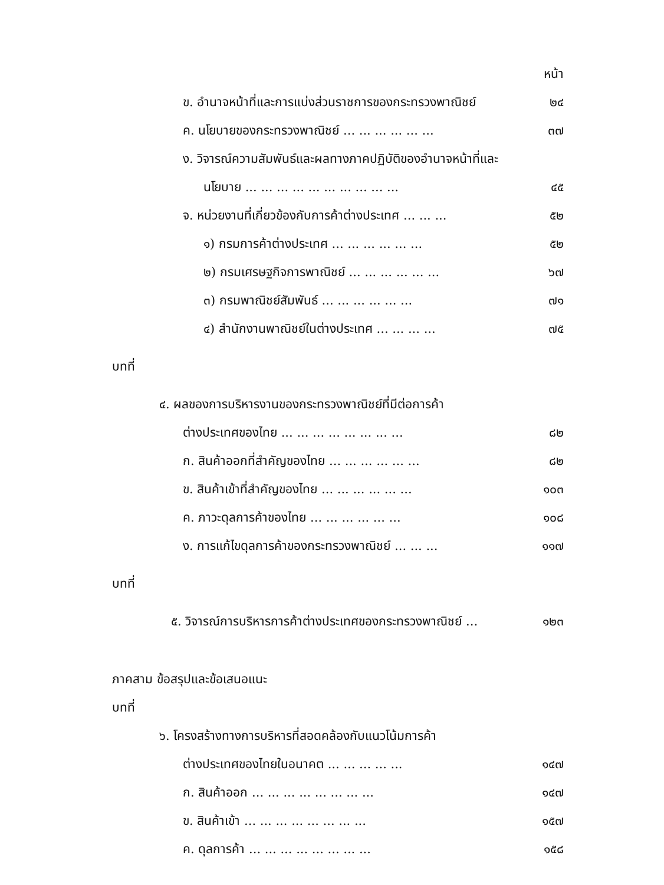หน้า
ข. อำนาจหน้าที่และการแบ่งส่วนราชการของกระทรวงพาณิชย์ ๒๔
ค. นโยบายของกระทรวงพาณิชย์ ... ... ... ... ... ... ๓๗
ง. วิจารณ์ความสัมพันธ์และผลทางภาคปฏิบัติของอำนาจหน้าที่และ
นโยบาย ... ... ... ... ... ... ... ... ... ... ๔๕
จ. หน่วยงานที่เกี่ยวข้องกับการค้าต่างประเทศ ... ... ... ๕๒
๑) กรมการค้าต่างประเทศ ... ... ... ... ... ... ๕๒
๒) กรมเศรษฐกิจการพาณิชย์ ... ... ... ... ... ... ๖๗
๓) กรมพาณิชย์สัมพันธ์ ... ... ... ... ... ... ๗๑
๔) สำนักงานพาณิชย์ในต่างประเทศ ... ... ... ... ๗๕
บทที่
๔. ผลของการบริหารงานของกระทรวงพาณิชย์ที่มีต่อการค้า
ต่างประเทศของไทย ... ... ... ... ... ... ... ... ๘๒
ก. สินค้าออกที่สำคัญของไทย ... ... ... ... ... ... ๘๒
ข. สินค้าเข้าที่สำคัญของไทย ... ... ... ... ... ... ๑๐๓
ค. ภาวะดุลการค้าของไทย ... ... ... ... ... ... ๑๐๘
ง. การแก้ไขดุลการค้าของกระทรวงพาณิชย์ ... ... ... ๑๑๗
บทที่
๕. วิจารณ์การบริหารการค้าต่างประเทศของกระทรวงพาณิชย์ ... ๑๒๓
ภาคสาม ข้อสรุปและข้อเสนอแนะ
บทที่
๖. โครงสร้างทางการบริหารที่สอดคล้องกับแนวโน้มการค้า
ต่างประเทศของไทยในอนาคต ... ... ... ... ... ๑๔๗
ก. สินค้าออก ... ... ... ... ... ... ... ... ๑๔๗
ข. สินค้าเข้า ... ... ... ... ... ... ... ... ๑๕๗
ค. ดุลการค้า ... ... ... ... ... ... ... ... ๑๕๘